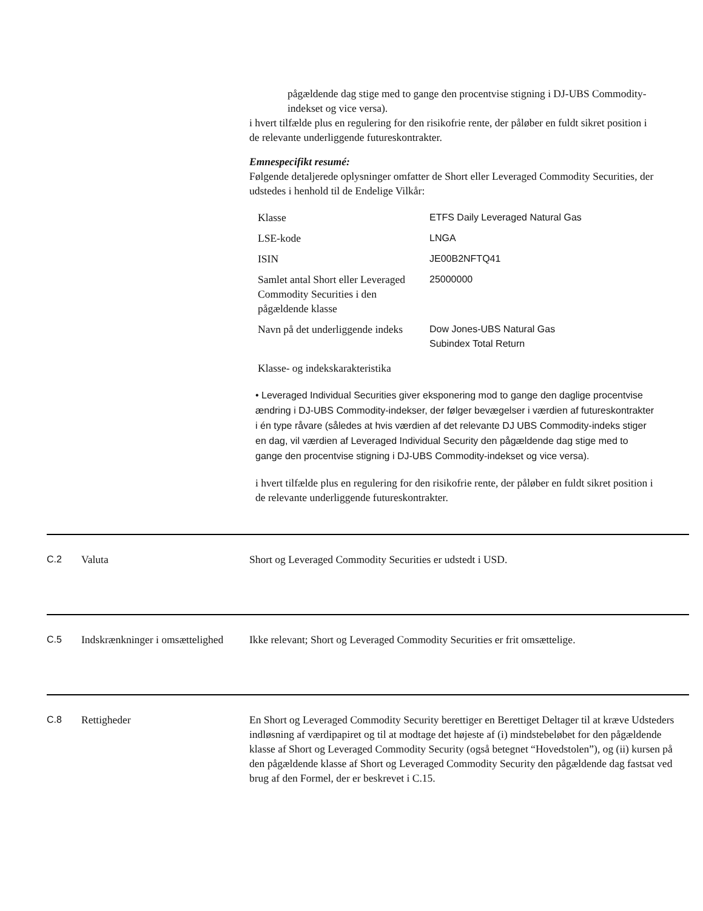pågældende dag stige med to gange den procentvise stigning i DJ-UBS Commodity-indekset og vice versa).
i hvert tilfælde plus en regulering for den risikofrie rente, der påløber en fuldt sikret position i de relevante underliggende futureskontrakter.
Emnespecifikt resumé:
Følgende detaljerede oplysninger omfatter de Short eller Leveraged Commodity Securities, der udstedes i henhold til de Endelige Vilkår:
| Klasse | ETFS Daily Leveraged Natural Gas |
| LSE-kode | LNGA |
| ISIN | JE00B2NFTQ41 |
| Samlet antal Short eller Leveraged Commodity Securities i den pågældende klasse | 25000000 |
| Navn på det underliggende indeks | Dow Jones-UBS Natural Gas Subindex Total Return |
Klasse- og indekskarakteristika
• Leveraged Individual Securities giver eksponering mod to gange den daglige procentvise ændring i DJ-UBS Commodity-indekser, der følger bevægelser i værdien af futureskontrakter i én type råvare (således at hvis værdien af det relevante DJ UBS Commodity-indeks stiger en dag, vil værdien af Leveraged Individual Security den pågældende dag stige med to gange den procentvise stigning i DJ-UBS Commodity-indekset og vice versa).
i hvert tilfælde plus en regulering for den risikofrie rente, der påløber en fuldt sikret position i de relevante underliggende futureskontrakter.
C.2 Valuta Short og Leveraged Commodity Securities er udstedt i USD.
C.5 Indskrænkninger i omsættelighed
Ikke relevant; Short og Leveraged Commodity Securities er frit omsættelige.
C.8 Rettigheder En Short og Leveraged Commodity Security berettiger en Berettiget Deltager til at kræve Udsteders indløsning af værdipapiret og til at modtage det højeste af (i) mindstebeløbet for den pågældende klasse af Short og Leveraged Commodity Security (også betegnet “Hovedstolen”), og (ii) kursen på den pågældende klasse af Short og Leveraged Commodity Security den pågældende dag fastsat ved brug af den Formel, der er beskrevet i C.15.